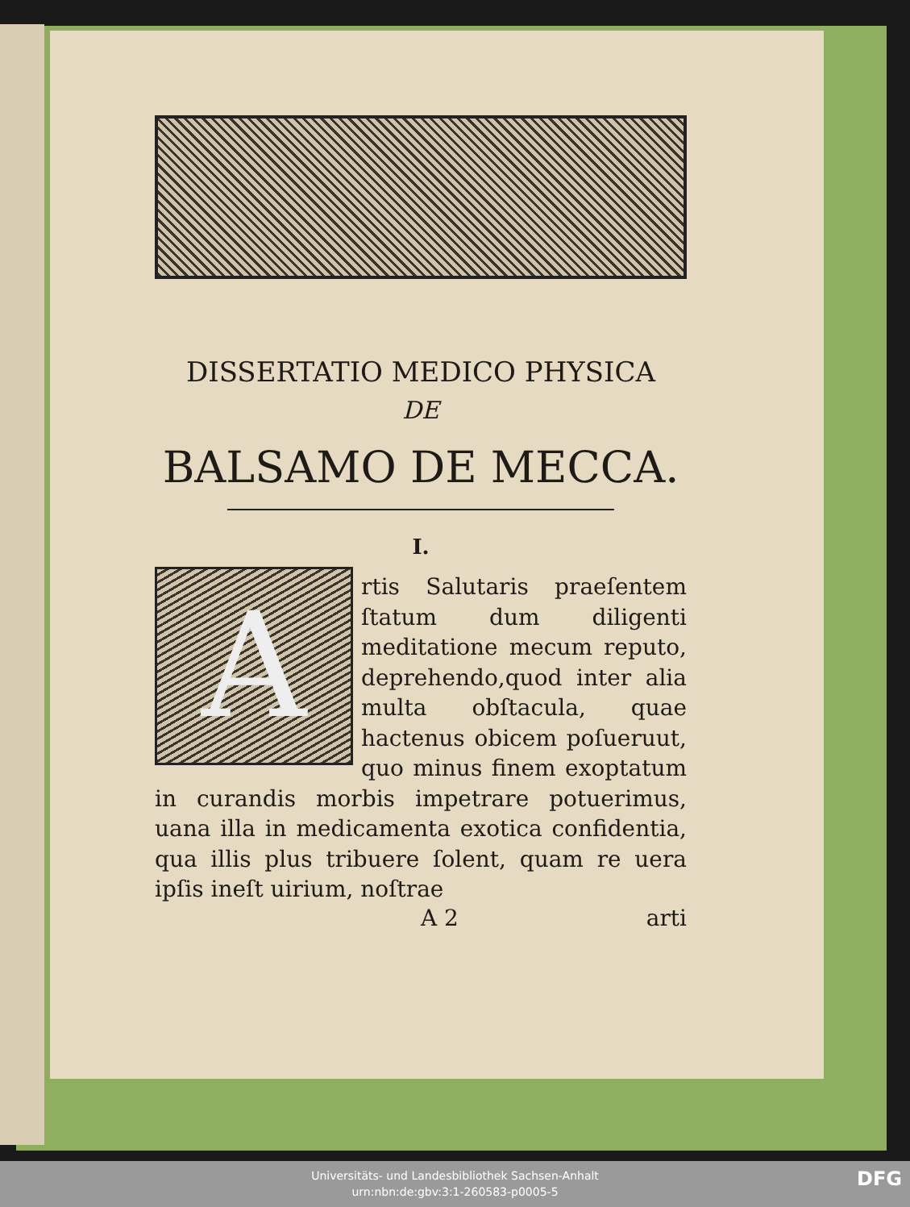DISSERTATIO MEDICO PHYSICA
DE
BALSAMO DE MECCA.
I.
Artis Salutaris praeſentem ſtatum dum diligenti meditatione mecum reputo, deprehendo,quod inter alia multa obſtacula, quae hactenus obicem poſueruut, quo minus finem exoptatum in curandis morbis impetrare potuerimus, uana illa in medicamenta exotica confidentia, qua illis plus tribuere ſolent, quam re uera ipſis ineſt uirium, noſtrae
A 2 arti
Universitäts- und Landesbibliothek Sachsen-Anhalt
urn:nbn:de:gbv:3:1-260583-p0005-5
DFG